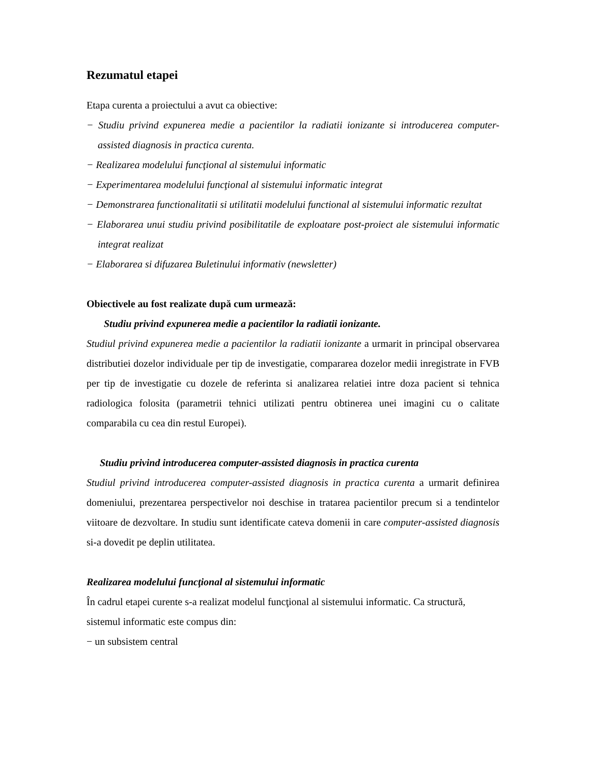Rezumatul etapei
Etapa curenta a proiectului a avut ca obiective:
− Studiu privind expunerea medie a pacientilor la radiatii ionizante si introducerea computer-assisted diagnosis in practica curenta.
− Realizarea modelului funcţional al sistemului informatic
− Experimentarea modelului funcţional al sistemului informatic integrat
− Demonstrarea functionalitatii si utilitatii modelului functional al sistemului informatic rezultat
− Elaborarea unui studiu privind posibilitatile de exploatare post-proiect ale sistemului informatic integrat realizat
− Elaborarea si difuzarea Buletinului informativ (newsletter)
Obiectivele au fost realizate după cum urmează:
Studiu privind expunerea medie a pacientilor la radiatii ionizante.
Studiul privind expunerea medie a pacientilor la radiatii ionizante a urmarit in principal observarea distributiei dozelor individuale per tip de investigatie, compararea dozelor medii inregistrate in FVB per tip de investigatie cu dozele de referinta si analizarea relatiei intre doza pacient si tehnica radiologica folosita (parametrii tehnici utilizati pentru obtinerea unei imagini cu o calitate comparabila cu cea din restul Europei).
Studiu privind introducerea computer-assisted diagnosis in practica curenta
Studiul privind introducerea computer-assisted diagnosis in practica curenta a urmarit definirea domeniului, prezentarea perspectivelor noi deschise in tratarea pacientilor precum si a tendintelor viitoare de dezvoltare. In studiu sunt identificate cateva domenii in care computer-assisted diagnosis si-a dovedit pe deplin utilitatea.
Realizarea modelului funcţional al sistemului informatic
În cadrul etapei curente s-a realizat modelul funcţional al sistemului informatic. Ca structură, sistemul informatic este compus din:
− un subsistem central